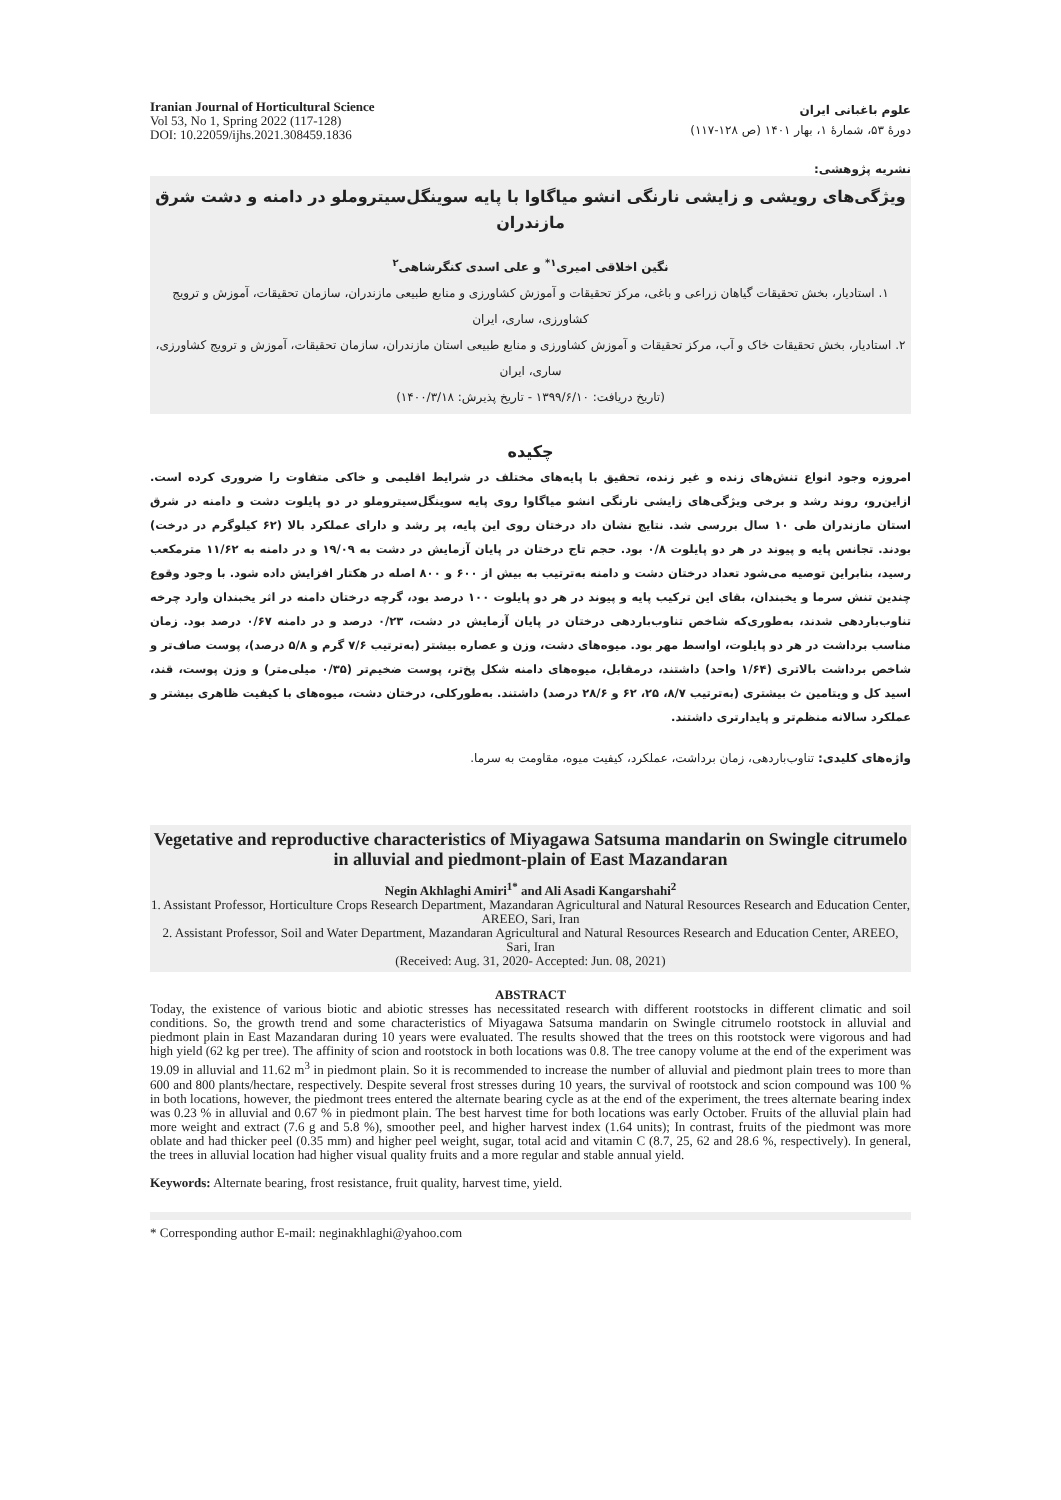Iranian Journal of Horticultural Science
Vol 53, No 1, Spring 2022 (117-128)
DOI: 10.22059/ijhs.2021.308459.1836
علوم باغبانی ایران
دورهٔ ۵۳، شمارهٔ ۱، بهار ۱۴۰۱ (ص ۱۲۸-۱۱۷)
نشریه پژوهشی:
ویژگی‌های رویشی و زایشی نارنگی انشو میاگاوا با پایه سوینگل‌سیتروملو در دامنه و دشت شرق مازندران
نگین اخلاقی امیری<sup>۱*</sup> و علی اسدی کنگرشاهی<sup>۲</sup>
۱. استادیار، بخش تحقیقات گیاهان زراعی و باغی، مرکز تحقیقات و آموزش کشاورزی و منابع طبیعی مازندران، سازمان تحقیقات، آموزش و ترویج کشاورزی، ساری، ایران
۲. استادیار، بخش تحقیقات خاک و آب، مرکز تحقیقات و آموزش کشاورزی و منابع طبیعی استان مازندران، سازمان تحقیقات، آموزش و ترویج کشاورزی، ساری، ایران
(تاریخ دریافت: ۱۳۹۹/۶/۱۰ - تاریخ پذیرش: ۱۴۰۰/۳/۱۸)
چکیده
امروزه وجود انواع تنش‌های زنده و غیر زنده، تحقیق با پایه‌های مختلف در شرایط اقلیمی و خاکی متفاوت را ضروری کرده است. ازاین‌رو، روند رشد و برخی ویژگی‌های زایشی نارنگی انشو میاگاوا روی پایه سوینگل‌سیتروملو در دو پایلوت دشت و دامنه در شرق استان مازندران طی ۱۰ سال بررسی شد. نتایج نشان داد درختان روی این پایه، پر رشد و دارای عملکرد بالا (۶۲ کیلوگرم در درخت) بودند. تجانس پایه و پیوند در هر دو پایلوت ۰/۸ بود. حجم تاج درختان در پایان آزمایش در دشت به ۱۹/۰۹ و در دامنه به ۱۱/۶۲ مترمکعب رسید، بنابراین توصیه می‌شود تعداد درختان دشت و دامنه به‌ترتیب به بیش از ۶۰۰ و ۸۰۰ اصله در هکتار افزایش داده شود. با وجود وقوع چندین تنش سرما و یخبندان، بقای این ترکیب پایه و پیوند در هر دو پایلوت ۱۰۰ درصد بود، گرچه درختان دامنه در اثر یخبندان وارد چرخه تناوب‌باردهی شدند، به‌طوری‌که شاخص تناوب‌باردهی درختان در پایان آزمایش در دشت، ۰/۲۳ درصد و در دامنه ۰/۶۷ درصد بود. زمان مناسب برداشت در هر دو پایلوت، اواسط مهر بود. میوه‌های دشت، وزن و عصاره بیشتر (به‌ترتیب ۷/۶ گرم و ۵/۸ درصد)، پوست صاف‌تر و شاخص برداشت بالاتری (۱/۶۴ واحد) داشتند، درمقابل، میوه‌های دامنه شکل پخ‌تر، پوست ضخیم‌تر (۰/۳۵ میلی‌متر) و وزن پوست، قند، اسید کل و ویتامین ث بیشتری (به‌ترتیب ۸/۷، ۲۵، ۶۲ و ۲۸/۶ درصد) داشتند. به‌طورکلی، درختان دشت، میوه‌های با کیفیت ظاهری بیشتر و عملکرد سالانه منظم‌تر و پایدارتری داشتند.
واژه‌های کلیدی: تناوب‌باردهی، زمان برداشت، عملکرد، کیفیت میوه، مقاومت به سرما.
Vegetative and reproductive characteristics of Miyagawa Satsuma mandarin on Swingle citrumelo in alluvial and piedmont-plain of East Mazandaran
Negin Akhlaghi Amiri<sup>1*</sup> and Ali Asadi Kangarshahi<sup>2</sup>
1. Assistant Professor, Horticulture Crops Research Department, Mazandaran Agricultural and Natural Resources Research and Education Center, AREEO, Sari, Iran
2. Assistant Professor, Soil and Water Department, Mazandaran Agricultural and Natural Resources Research and Education Center, AREEO, Sari, Iran
(Received: Aug. 31, 2020- Accepted: Jun. 08, 2021)
ABSTRACT
Today, the existence of various biotic and abiotic stresses has necessitated research with different rootstocks in different climatic and soil conditions. So, the growth trend and some characteristics of Miyagawa Satsuma mandarin on Swingle citrumelo rootstock in alluvial and piedmont plain in East Mazandaran during 10 years were evaluated. The results showed that the trees on this rootstock were vigorous and had high yield (62 kg per tree). The affinity of scion and rootstock in both locations was 0.8. The tree canopy volume at the end of the experiment was 19.09 in alluvial and 11.62 m<sup>3</sup> in piedmont plain. So it is recommended to increase the number of alluvial and piedmont plain trees to more than 600 and 800 plants/hectare, respectively. Despite several frost stresses during 10 years, the survival of rootstock and scion compound was 100 % in both locations, however, the piedmont trees entered the alternate bearing cycle as at the end of the experiment, the trees alternate bearing index was 0.23 % in alluvial and 0.67 % in piedmont plain. The best harvest time for both locations was early October. Fruits of the alluvial plain had more weight and extract (7.6 g and 5.8 %), smoother peel, and higher harvest index (1.64 units); In contrast, fruits of the piedmont was more oblate and had thicker peel (0.35 mm) and higher peel weight, sugar, total acid and vitamin C (8.7, 25, 62 and 28.6 %, respectively). In general, the trees in alluvial location had higher visual quality fruits and a more regular and stable annual yield.
Keywords: Alternate bearing, frost resistance, fruit quality, harvest time, yield.
* Corresponding author E-mail: neginakhlaghi@yahoo.com